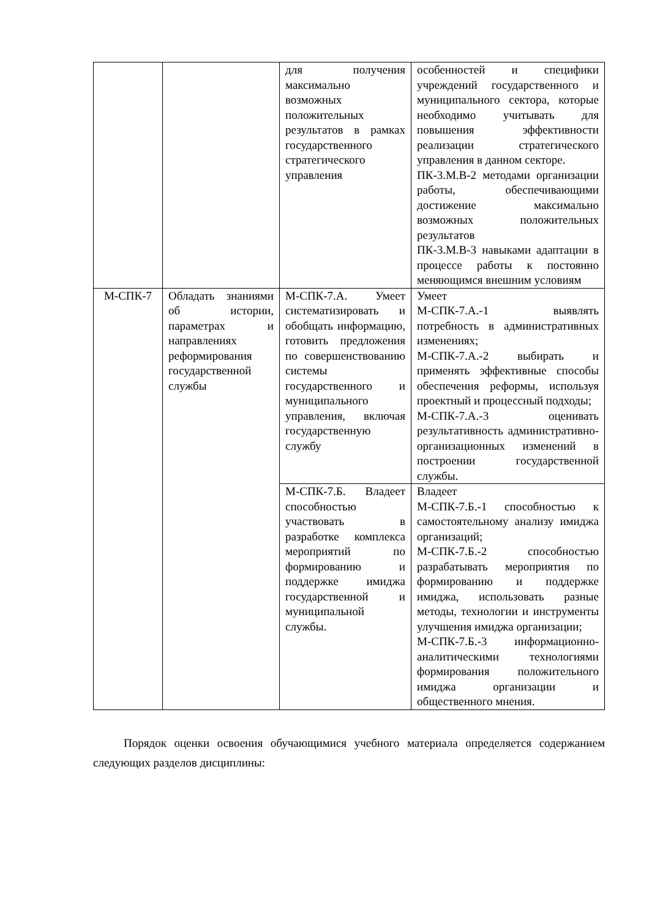| | | для получения максимально возможных положительных результатов в рамках государственного стратегического управления | особенностей и специфики учреждений государственного и муниципального сектора, которые необходимо учитывать для повышения эффективности реализации стратегического управления в данном секторе. ПК-3.М.В-2 методами организации работы, обеспечивающими достижение максимально возможных положительных результатов ПК-3.М.В-3 навыками адаптации в процессе работы к постоянно меняющимся внешним условиям |
| М-СПК-7 | Обладать знаниями об истории, параметрах и направлениях реформирования государственной службы | М-СПК-7.А. Умеет систематизировать и обобщать информацию, готовить предложения по совершенствованию системы государственного и муниципального управления, включая государственную службу | Умеет М-СПК-7.А.-1 выявлять потребность в административных изменениях; М-СПК-7.А.-2 выбирать и применять эффективные способы обеспечения реформы, используя проектный и процессный подходы; М-СПК-7.А.-3 оценивать результативность административно-организационных изменений в построении государственной службы. |
| | | М-СПК-7.Б. Владеет способностью участвовать в разработке комплекса мероприятий по формированию и поддержке имиджа государственной и муниципальной службы. | Владеет М-СПК-7.Б.-1 способностью к самостоятельному анализу имиджа организаций; М-СПК-7.Б.-2 способностью разрабатывать мероприятия по формированию и поддержке имиджа, использовать разные методы, технологии и инструменты улучшения имиджа организации; М-СПК-7.Б.-3 информационно-аналитическими технологиями формирования положительного имиджа организации и общественного мнения. |
Порядок оценки освоения обучающимися учебного материала определяется содержанием следующих разделов дисциплины: